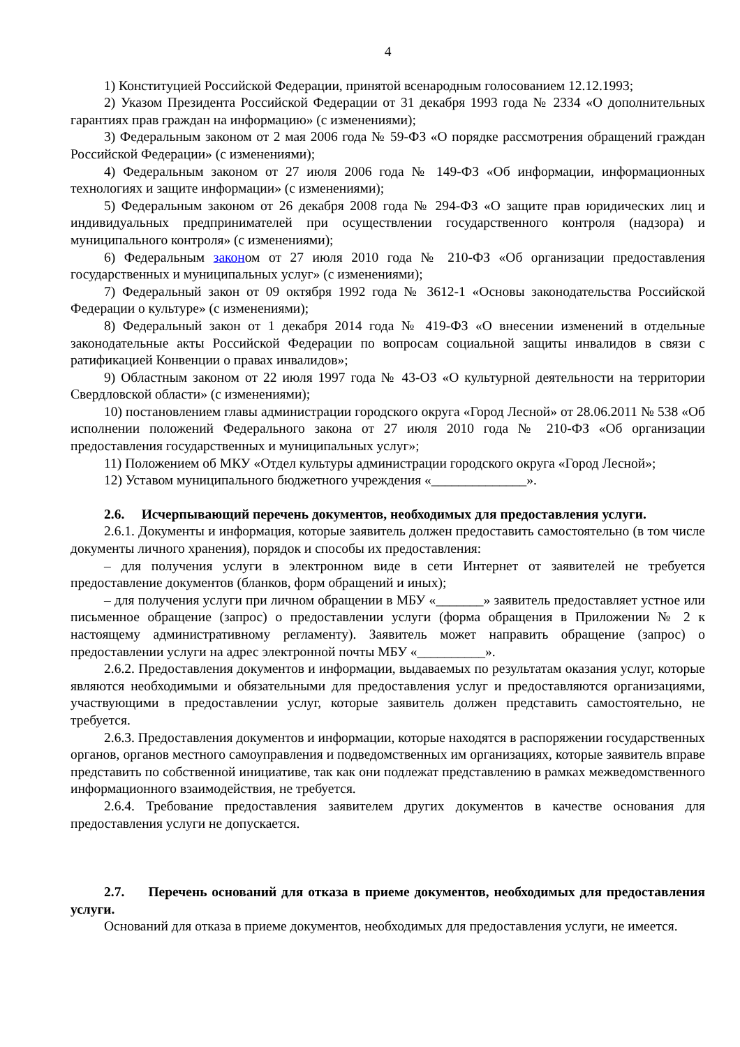4
1) Конституцией Российской Федерации, принятой всенародным голосованием 12.12.1993;
2) Указом Президента Российской Федерации от 31 декабря 1993 года № 2334 «О дополнительных гарантиях прав граждан на информацию» (с изменениями);
3) Федеральным законом от 2 мая 2006 года № 59-ФЗ «О порядке рассмотрения обращений граждан Российской Федерации» (с изменениями);
4) Федеральным законом от 27 июля 2006 года № 149-ФЗ «Об информации, информационных технологиях и защите информации» (с изменениями);
5) Федеральным законом от 26 декабря 2008 года № 294-ФЗ «О защите прав юридических лиц и индивидуальных предпринимателей при осуществлении государственного контроля (надзора) и муниципального контроля» (с изменениями);
6) Федеральным законом от 27 июля 2010 года № 210-ФЗ «Об организации предоставления государственных и муниципальных услуг» (с изменениями);
7) Федеральный закон от 09 октября 1992 года № 3612-1 «Основы законодательства Российской Федерации о культуре» (с изменениями);
8) Федеральный закон от 1 декабря 2014 года № 419-ФЗ «О внесении изменений в отдельные законодательные акты Российской Федерации по вопросам социальной защиты инвалидов в связи с ратификацией Конвенции о правах инвалидов»;
9) Областным законом от 22 июля 1997 года № 43-ОЗ «О культурной деятельности на территории Свердловской области» (с изменениями);
10) постановлением главы администрации городского округа «Город Лесной» от 28.06.2011 № 538 «Об исполнении положений Федерального закона от 27 июля 2010 года № 210-ФЗ «Об организации предоставления государственных и муниципальных услуг»;
11) Положением об МКУ «Отдел культуры администрации городского округа «Город Лесной»;
12) Уставом муниципального бюджетного учреждения «______________».
2.6. Исчерпывающий перечень документов, необходимых для предоставления услуги.
2.6.1. Документы и информация, которые заявитель должен предоставить самостоятельно (в том числе документы личного хранения), порядок и способы их предоставления:
– для получения услуги в электронном виде в сети Интернет от заявителей не требуется предоставление документов (бланков, форм обращений и иных);
– для получения услуги при личном обращении в МБУ «_______» заявитель предоставляет устное или письменное обращение (запрос) о предоставлении услуги (форма обращения в Приложении № 2 к настоящему административному регламенту). Заявитель может направить обращение (запрос) о предоставлении услуги на адрес электронной почты МБУ «__________».
2.6.2. Предоставления документов и информации, выдаваемых по результатам оказания услуг, которые являются необходимыми и обязательными для предоставления услуг и предоставляются организациями, участвующими в предоставлении услуг, которые заявитель должен представить самостоятельно, не требуется.
2.6.3. Предоставления документов и информации, которые находятся в распоряжении государственных органов, органов местного самоуправления и подведомственных им организациях, которые заявитель вправе представить по собственной инициативе, так как они подлежат представлению в рамках межведомственного информационного взаимодействия, не требуется.
2.6.4. Требование предоставления заявителем других документов в качестве основания для предоставления услуги не допускается.
2.7. Перечень оснований для отказа в приеме документов, необходимых для предоставления услуги.
Оснований для отказа в приеме документов, необходимых для предоставления услуги, не имеется.